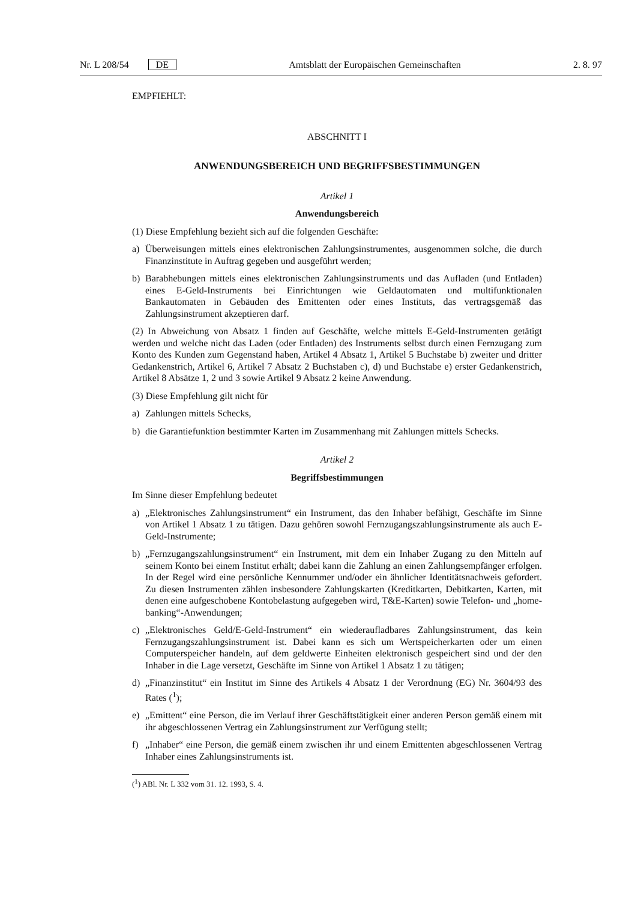Nr. L 208/54 DE Amtsblatt der Europäischen Gemeinschaften 2. 8. 97
EMPFIEHLT:
ABSCHNITT I
ANWENDUNGSBEREICH UND BEGRIFFSBESTIMMUNGEN
Artikel 1
Anwendungsbereich
(1) Diese Empfehlung bezieht sich auf die folgenden Geschäfte:
a) Überweisungen mittels eines elektronischen Zahlungsinstrumentes, ausgenommen solche, die durch Finanzinstitute in Auftrag gegeben und ausgeführt werden;
b) Barabhebungen mittels eines elektronischen Zahlungsinstruments und das Aufladen (und Entladen) eines E-Geld-Instruments bei Einrichtungen wie Geldautomaten und multifunktionalen Bankautomaten in Gebäuden des Emittenten oder eines Instituts, das vertragsgemäß das Zahlungsinstrument akzeptieren darf.
(2) In Abweichung von Absatz 1 finden auf Geschäfte, welche mittels E-Geld-Instrumenten getätigt werden und welche nicht das Laden (oder Entladen) des Instruments selbst durch einen Fernzugang zum Konto des Kunden zum Gegenstand haben, Artikel 4 Absatz 1, Artikel 5 Buchstabe b) zweiter und dritter Gedankenstrich, Artikel 6, Artikel 7 Absatz 2 Buchstaben c), d) und Buchstabe e) erster Gedankenstrich, Artikel 8 Absätze 1, 2 und 3 sowie Artikel 9 Absatz 2 keine Anwendung.
(3) Diese Empfehlung gilt nicht für
a) Zahlungen mittels Schecks,
b) die Garantiefunktion bestimmter Karten im Zusammenhang mit Zahlungen mittels Schecks.
Artikel 2
Begriffsbestimmungen
Im Sinne dieser Empfehlung bedeutet
a) „Elektronisches Zahlungsinstrument“ ein Instrument, das den Inhaber befähigt, Geschäfte im Sinne von Artikel 1 Absatz 1 zu tätigen. Dazu gehören sowohl Fernzugangszahlungsinstrumente als auch E-Geld-Instrumente;
b) „Fernzugangszahlungsinstrument“ ein Instrument, mit dem ein Inhaber Zugang zu den Mitteln auf seinem Konto bei einem Institut erhält; dabei kann die Zahlung an einen Zahlungsempfänger erfolgen. In der Regel wird eine persönliche Kennummer und/oder ein ähnlicher Identitätsnachweis gefordert. Zu diesen Instrumenten zählen insbesondere Zahlungskarten (Kreditkarten, Debitkarten, Karten, mit denen eine aufgeschobene Kontobelastung aufgegeben wird, T&E-Karten) sowie Telefon- und „home-banking“-Anwendungen;
c) „Elektronisches Geld/E-Geld-Instrument“ ein wiederaufladbares Zahlungsinstrument, das kein Fernzugangszahlungsinstrument ist. Dabei kann es sich um Wertspeicherkarten oder um einen Computerspeicher handeln, auf dem geldwerte Einheiten elektronisch gespeichert sind und der den Inhaber in die Lage versetzt, Geschäfte im Sinne von Artikel 1 Absatz 1 zu tätigen;
d) „Finanzinstitut“ ein Institut im Sinne des Artikels 4 Absatz 1 der Verordnung (EG) Nr. 3604/93 des Rates (<sup>1</sup>);
e) „Emittent“ eine Person, die im Verlauf ihrer Geschäftstätigkeit einer anderen Person gemäß einem mit ihr abgeschlossenen Vertrag ein Zahlungsinstrument zur Verfügung stellt;
f) „Inhaber“ eine Person, die gemäß einem zwischen ihr und einem Emittenten abgeschlossenen Vertrag Inhaber eines Zahlungsinstruments ist.
(<sup>1</sup>) ABl. Nr. L 332 vom 31. 12. 1993, S. 4.